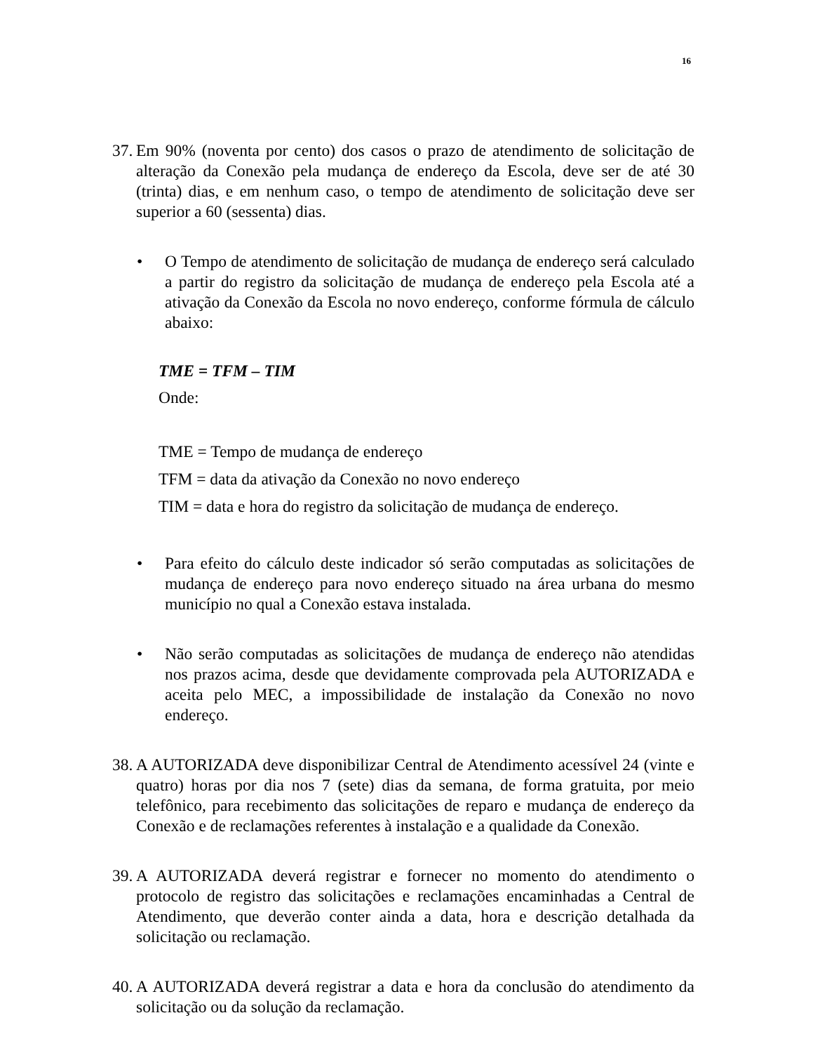16
37.
Em 90% (noventa por cento) dos casos o prazo de atendimento de solicitação de alteração da Conexão pela mudança de endereço da Escola, deve ser de até 30 (trinta) dias, e em nenhum caso, o tempo de atendimento de solicitação deve ser superior a 60 (sessenta) dias.
• O Tempo de atendimento de solicitação de mudança de endereço será calculado a partir do registro da solicitação de mudança de endereço pela Escola até a ativação da Conexão da Escola no novo endereço, conforme fórmula de cálculo abaixo:
TME = TFM – TIM
Onde:
TME = Tempo de mudança de endereço
TFM = data da ativação da Conexão no novo endereço
TIM = data e hora do registro da solicitação de mudança de endereço.
• Para efeito do cálculo deste indicador só serão computadas as solicitações de mudança de endereço para novo endereço situado na área urbana do mesmo município no qual a Conexão estava instalada.
• Não serão computadas as solicitações de mudança de endereço não atendidas nos prazos acima, desde que devidamente comprovada pela AUTORIZADA e aceita pelo MEC, a impossibilidade de instalação da Conexão no novo endereço.
38.
A AUTORIZADA deve disponibilizar Central de Atendimento acessível 24 (vinte e quatro) horas por dia nos 7 (sete) dias da semana, de forma gratuita, por meio telefônico, para recebimento das solicitações de reparo e mudança de endereço da Conexão e de reclamações referentes à instalação e a qualidade da Conexão.
39.
A AUTORIZADA deverá registrar e fornecer no momento do atendimento o protocolo de registro das solicitações e reclamações encaminhadas a Central de Atendimento, que deverão conter ainda a data, hora e descrição detalhada da solicitação ou reclamação.
40.
A AUTORIZADA deverá registrar a data e hora da conclusão do atendimento da solicitação ou da solução da reclamação.